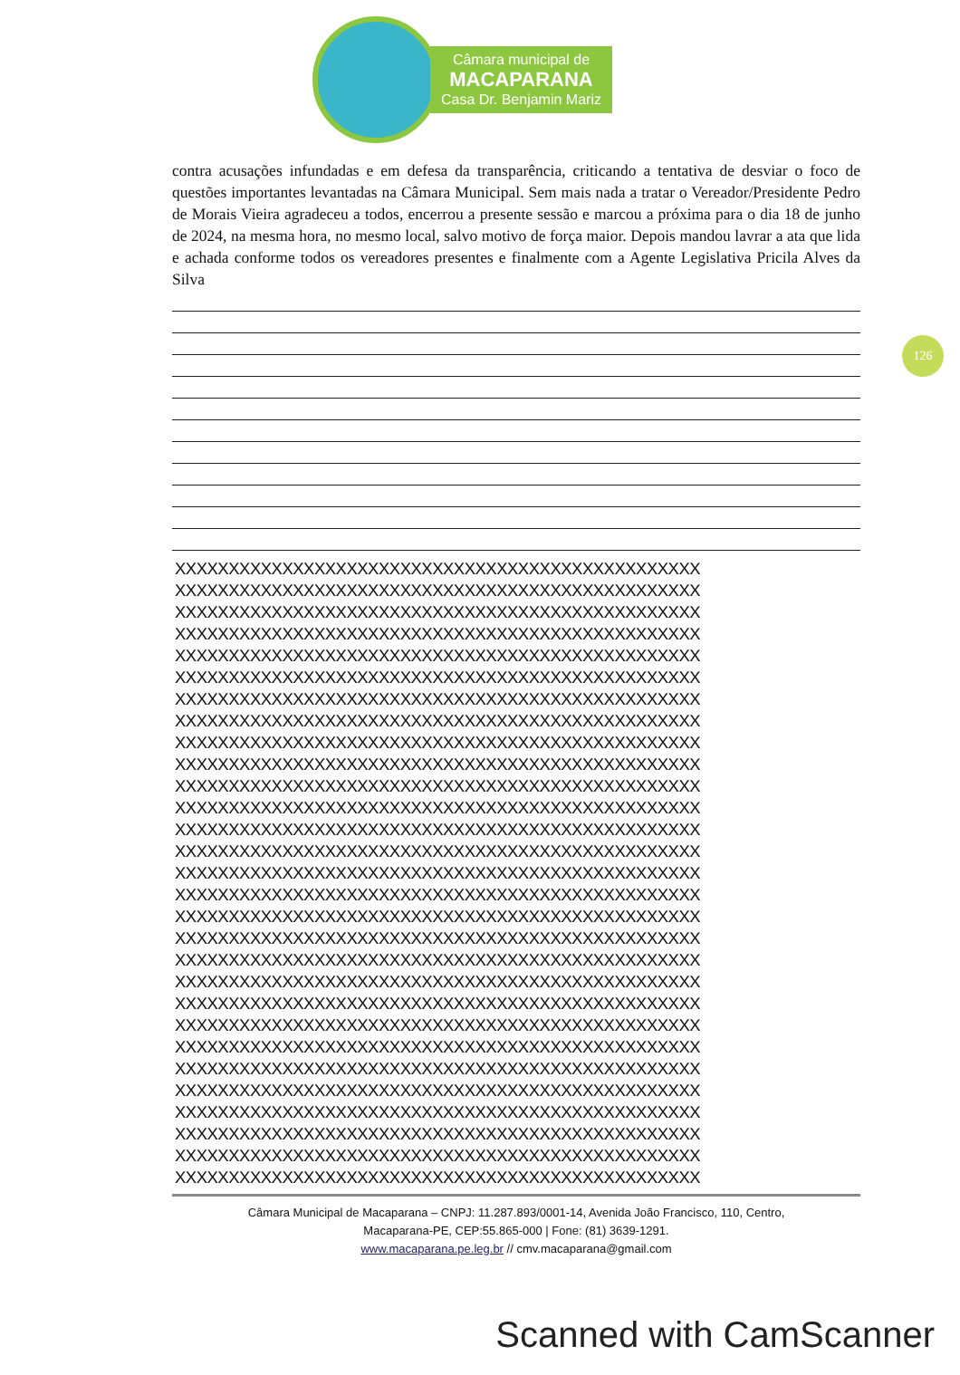Câmara municipal de
MACAPARANA
Casa Dr. Benjamin Mariz
126
contra acusações infundadas e em defesa da transparência, criticando a tentativa de desviar o foco de questões importantes levantadas na Câmara Municipal. Sem mais nada a tratar o Vereador/Presidente Pedro de Morais Vieira agradeceu a todos, encerrou a presente sessão e marcou a próxima para o dia 18 de junho de 2024, na mesma hora, no mesmo local, salvo motivo de força maior. Depois mandou lavrar a ata que lida e achada conforme todos os vereadores presentes e finalmente com a Agente Legislativa Pricila Alves da Silva
XXXXXXXXXXXXXXXXXXXXXXXXXXXXXXXXXXXXXXXXXXXXXXXXX
XXXXXXXXXXXXXXXXXXXXXXXXXXXXXXXXXXXXXXXXXXXXXXXXX
XXXXXXXXXXXXXXXXXXXXXXXXXXXXXXXXXXXXXXXXXXXXXXXXX
XXXXXXXXXXXXXXXXXXXXXXXXXXXXXXXXXXXXXXXXXXXXXXXXX
XXXXXXXXXXXXXXXXXXXXXXXXXXXXXXXXXXXXXXXXXXXXXXXXX
XXXXXXXXXXXXXXXXXXXXXXXXXXXXXXXXXXXXXXXXXXXXXXXXX
XXXXXXXXXXXXXXXXXXXXXXXXXXXXXXXXXXXXXXXXXXXXXXXXX
XXXXXXXXXXXXXXXXXXXXXXXXXXXXXXXXXXXXXXXXXXXXXXXXX
XXXXXXXXXXXXXXXXXXXXXXXXXXXXXXXXXXXXXXXXXXXXXXXXX
XXXXXXXXXXXXXXXXXXXXXXXXXXXXXXXXXXXXXXXXXXXXXXXXX
XXXXXXXXXXXXXXXXXXXXXXXXXXXXXXXXXXXXXXXXXXXXXXXXX
XXXXXXXXXXXXXXXXXXXXXXXXXXXXXXXXXXXXXXXXXXXXXXXXX
XXXXXXXXXXXXXXXXXXXXXXXXXXXXXXXXXXXXXXXXXXXXXXXXX
XXXXXXXXXXXXXXXXXXXXXXXXXXXXXXXXXXXXXXXXXXXXXXXXX
XXXXXXXXXXXXXXXXXXXXXXXXXXXXXXXXXXXXXXXXXXXXXXXXX
XXXXXXXXXXXXXXXXXXXXXXXXXXXXXXXXXXXXXXXXXXXXXXXXX
XXXXXXXXXXXXXXXXXXXXXXXXXXXXXXXXXXXXXXXXXXXXXXXXX
XXXXXXXXXXXXXXXXXXXXXXXXXXXXXXXXXXXXXXXXXXXXXXXXX
XXXXXXXXXXXXXXXXXXXXXXXXXXXXXXXXXXXXXXXXXXXXXXXXX
XXXXXXXXXXXXXXXXXXXXXXXXXXXXXXXXXXXXXXXXXXXXXXXXX
XXXXXXXXXXXXXXXXXXXXXXXXXXXXXXXXXXXXXXXXXXXXXXXXX
XXXXXXXXXXXXXXXXXXXXXXXXXXXXXXXXXXXXXXXXXXXXXXXXX
XXXXXXXXXXXXXXXXXXXXXXXXXXXXXXXXXXXXXXXXXXXXXXXXX
XXXXXXXXXXXXXXXXXXXXXXXXXXXXXXXXXXXXXXXXXXXXXXXXX
XXXXXXXXXXXXXXXXXXXXXXXXXXXXXXXXXXXXXXXXXXXXXXXXX
XXXXXXXXXXXXXXXXXXXXXXXXXXXXXXXXXXXXXXXXXXXXXXXXX
XXXXXXXXXXXXXXXXXXXXXXXXXXXXXXXXXXXXXXXXXXXXXXXXX
XXXXXXXXXXXXXXXXXXXXXXXXXXXXXXXXXXXXXXXXXXXXXXXXX
XXXXXXXXXXXXXXXXXXXXXXXXXXXXXXXXXXXXXXXXXXXXXXXXX
Câmara Municipal de Macaparana – CNPJ: 11.287.893/0001-14, Avenida João Francisco, 110, Centro,
Macaparana-PE, CEP:55.865-000 | Fone: (81) 3639-1291.
www.macaparana.pe.leg.br // cmv.macaparana@gmail.com
Scanned with CamScanner